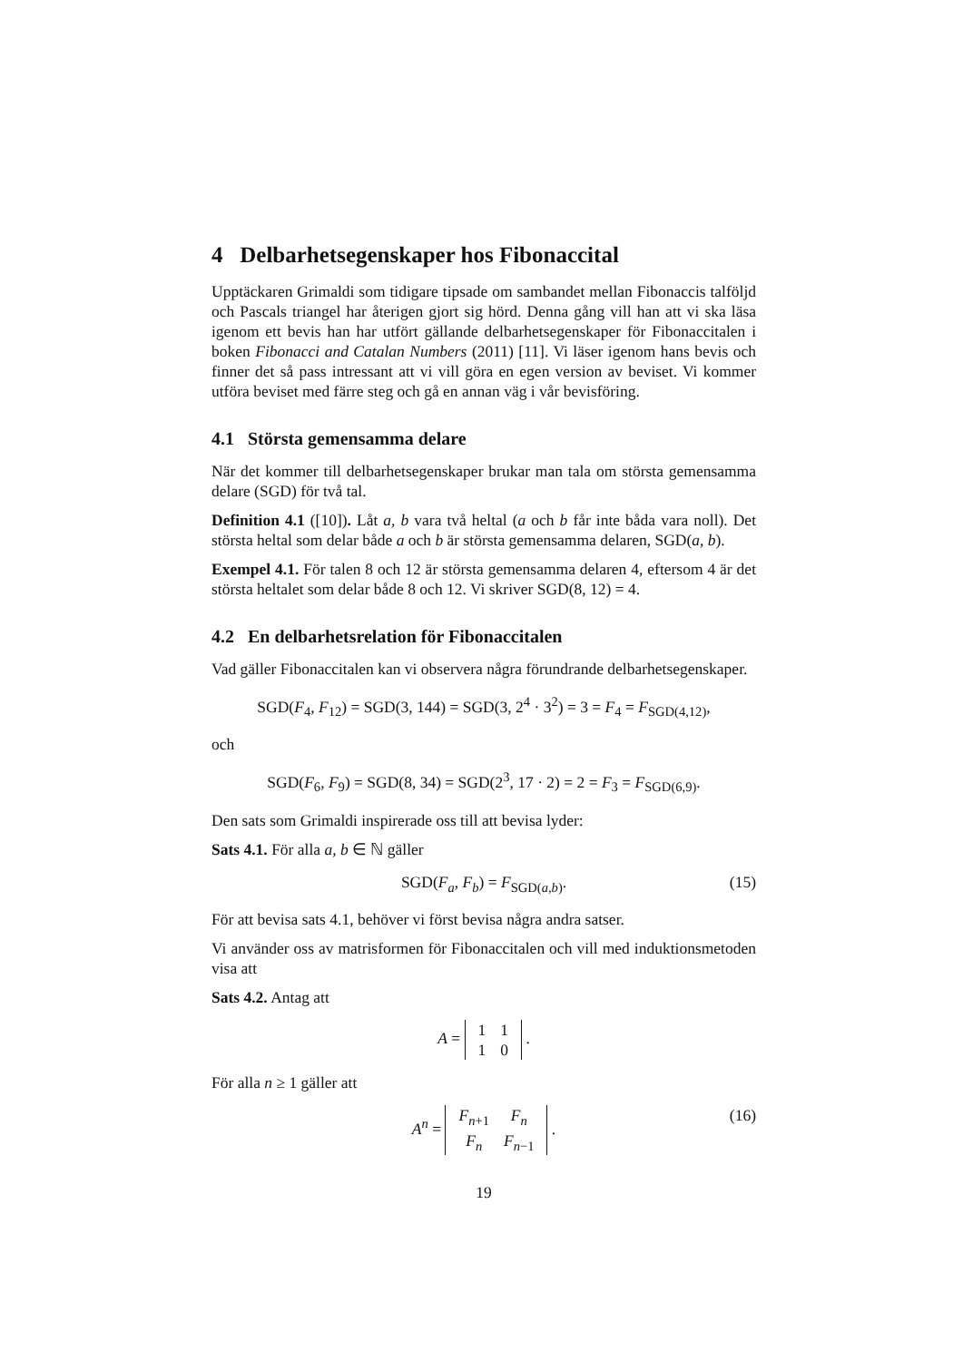4 Delbarhetsegenskaper hos Fibonaccital
Upptäckaren Grimaldi som tidigare tipsade om sambandet mellan Fibonaccis talföljd och Pascals triangel har återigen gjort sig hörd. Denna gång vill han att vi ska läsa igenom ett bevis han har utfört gällande delbarhetsegenskaper för Fibonaccitalen i boken Fibonacci and Catalan Numbers (2011) [11]. Vi läser igenom hans bevis och finner det så pass intressant att vi vill göra en egen version av beviset. Vi kommer utföra beviset med färre steg och gå en annan väg i vår bevisföring.
4.1 Största gemensamma delare
När det kommer till delbarhetsegenskaper brukar man tala om största gemensamma delare (SGD) för två tal.
Definition 4.1 ([10]). Låt a, b vara två heltal (a och b får inte båda vara noll). Det största heltal som delar både a och b är största gemensamma delaren, SGD(a, b).
Exempel 4.1. För talen 8 och 12 är största gemensamma delaren 4, eftersom 4 är det största heltalet som delar både 8 och 12. Vi skriver SGD(8, 12) = 4.
4.2 En delbarhetsrelation för Fibonaccitalen
Vad gäller Fibonaccitalen kan vi observera några förundrande delbarhetsegenskaper.
SGD(F<sub>4</sub>, F<sub>12</sub>) = SGD(3, 144) = SGD(3, 2<sup>4</sup> · 3<sup>2</sup>) = 3 = F<sub>4</sub> = F<sub>SGD(4,12)</sub>,
och
SGD(F<sub>6</sub>, F<sub>9</sub>) = SGD(8, 34) = SGD(2<sup>3</sup>, 17 · 2) = 2 = F<sub>3</sub> = F<sub>SGD(6,9)</sub>.
Den sats som Grimaldi inspirerade oss till att bevisa lyder:
Sats 4.1. För alla a, b ∈ ℕ gäller
SGD(F<sub>a</sub>, F<sub>b</sub>) = F<sub>SGD(a,b)</sub>. (15)
För att bevisa sats 4.1, behöver vi först bevisa några andra satser.
Vi använder oss av matrisformen för Fibonaccitalen och vill med induktionsmetoden visa att
Sats 4.2. Antag att
A =
| 1 | 1 |
| 1 | 0 |
.
För alla n ≥ 1 gäller att
A<sup>n</sup> =
| F<sub>n+1</sub> | F<sub>n</sub> |
| F<sub>n</sub> | F<sub>n−1</sub> |
.
(16)
19